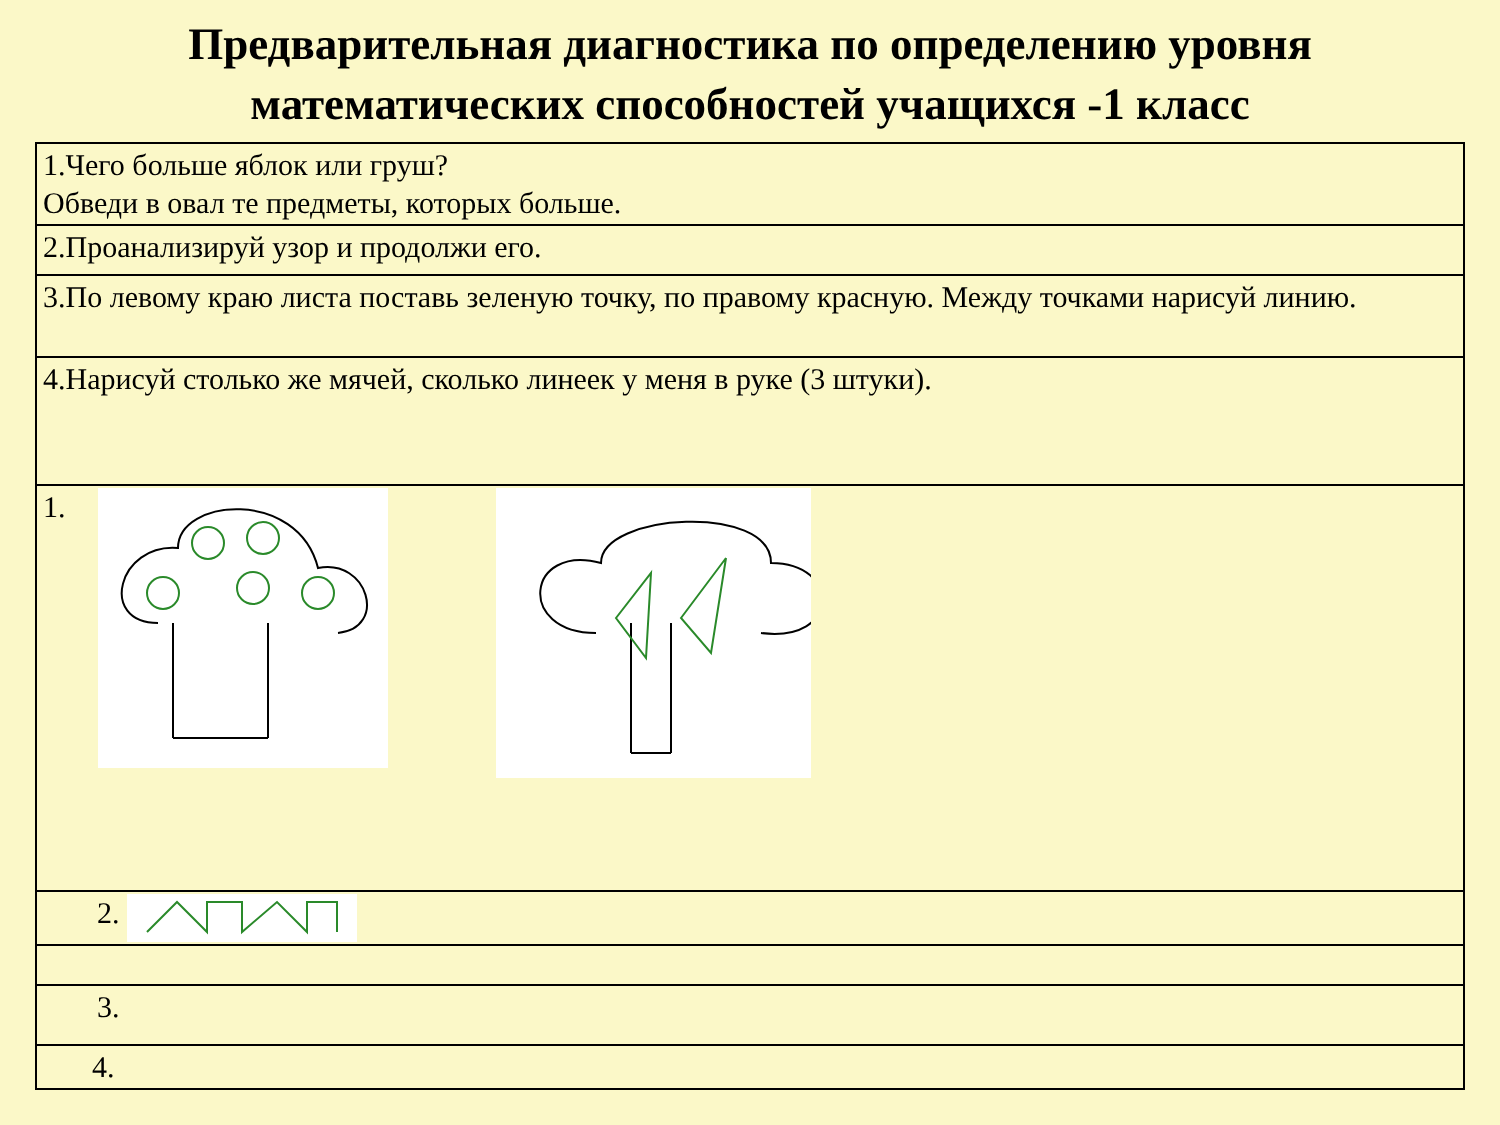Предварительная диагностика по определению уровня математических способностей учащихся -1 класс
| 1.Чего больше яблок или груш? Обведи в овал те предметы, которых больше. |
| 2.Проанализируй узор и продолжи его. |
| 3.По левому краю листа поставь зеленую точку, по правому красную. Между точками нарисуй линию. |
| 4.Нарисуй столько же мячей, сколько линеек у меня в руке (3 штуки). |
| 1. |
| 2. |
| 3. |
| 4. |